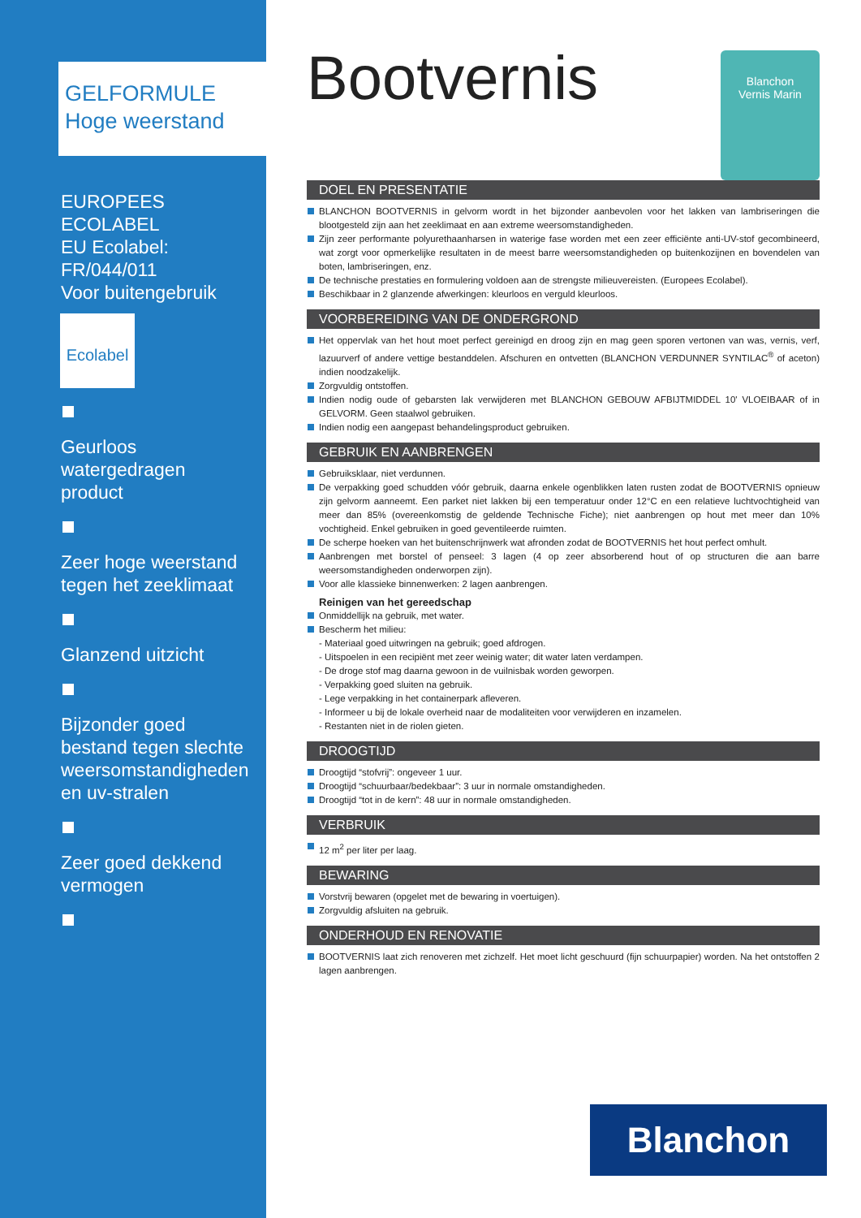GELFORMULE
Hoge weerstand
EUROPEES ECOLABEL
EU Ecolabel:
FR/044/011
Voor buitengebruik
Ecolabel
Geurloos
watergedragen
product
Zeer hoge weerstand
tegen het zeeklimaat
Glanzend uitzicht
Bijzonder goed
bestand tegen slechte
weersomstandigheden
en uv-stralen
Zeer goed dekkend
vermogen
Bootvernis
Blanchon
Vernis Marin
DOEL EN PRESENTATIE
BLANCHON BOOTVERNIS in gelvorm wordt in het bijzonder aanbevolen voor het lakken van lambriseringen die blootgesteld zijn aan het zeeklimaat en aan extreme weersomstandigheden.
Zijn zeer performante polyurethaanharsen in waterige fase worden met een zeer efficiënte anti-UV-stof gecombineerd, wat zorgt voor opmerkelijke resultaten in de meest barre weersomstandigheden op buitenkozijnen en bovendelen van boten, lambriseringen, enz.
De technische prestaties en formulering voldoen aan de strengste milieuvereisten. (Europees Ecolabel).
Beschikbaar in 2 glanzende afwerkingen: kleurloos en verguld kleurloos.
VOORBEREIDING VAN DE ONDERGROND
Het oppervlak van het hout moet perfect gereinigd en droog zijn en mag geen sporen vertonen van was, vernis, verf, lazuurverf of andere vettige bestanddelen. Afschuren en ontvetten (BLANCHON VERDUNNER SYNTILAC<sup>®</sup> of aceton) indien noodzakelijk.
Zorgvuldig ontstoffen.
Indien nodig oude of gebarsten lak verwijderen met BLANCHON GEBOUW AFBIJTMIDDEL 10' VLOEIBAAR of in GELVORM. Geen staalwol gebruiken.
Indien nodig een aangepast behandelingsproduct gebruiken.
GEBRUIK EN AANBRENGEN
Gebruiksklaar, niet verdunnen.
De verpakking goed schudden vóór gebruik, daarna enkele ogenblikken laten rusten zodat de BOOTVERNIS opnieuw zijn gelvorm aanneemt. Een parket niet lakken bij een temperatuur onder 12°C en een relatieve luchtvochtigheid van meer dan 85% (overeenkomstig de geldende Technische Fiche); niet aanbrengen op hout met meer dan 10% vochtigheid. Enkel gebruiken in goed geventileerde ruimten.
De scherpe hoeken van het buitenschrijnwerk wat afronden zodat de BOOTVERNIS het hout perfect omhult.
Aanbrengen met borstel of penseel: 3 lagen (4 op zeer absorberend hout of op structuren die aan barre weersomstandigheden onderworpen zijn).
Voor alle klassieke binnenwerken: 2 lagen aanbrengen.
Reinigen van het gereedschap
Onmiddellijk na gebruik, met water.
Bescherm het milieu:
- Materiaal goed uitwringen na gebruik; goed afdrogen.
- Uitspoelen in een recipiënt met zeer weinig water; dit water laten verdampen.
- De droge stof mag daarna gewoon in de vuilnisbak worden geworpen.
- Verpakking goed sluiten na gebruik.
- Lege verpakking in het containerpark afleveren.
- Informeer u bij de lokale overheid naar de modaliteiten voor verwijderen en inzamelen.
- Restanten niet in de riolen gieten.
DROOGTIJD
Droogtijd “stofvrij”: ongeveer 1 uur.
Droogtijd “schuurbaar/bedekbaar”: 3 uur in normale omstandigheden.
Droogtijd “tot in de kern”: 48 uur in normale omstandigheden.
VERBRUIK
12 m<sup>2</sup> per liter per laag.
BEWARING
Vorstvrij bewaren (opgelet met de bewaring in voertuigen).
Zorgvuldig afsluiten na gebruik.
ONDERHOUD EN RENOVATIE
BOOTVERNIS laat zich renoveren met zichzelf. Het moet licht geschuurd (fijn schuurpapier) worden. Na het ontstoffen 2 lagen aanbrengen.
Blanchon